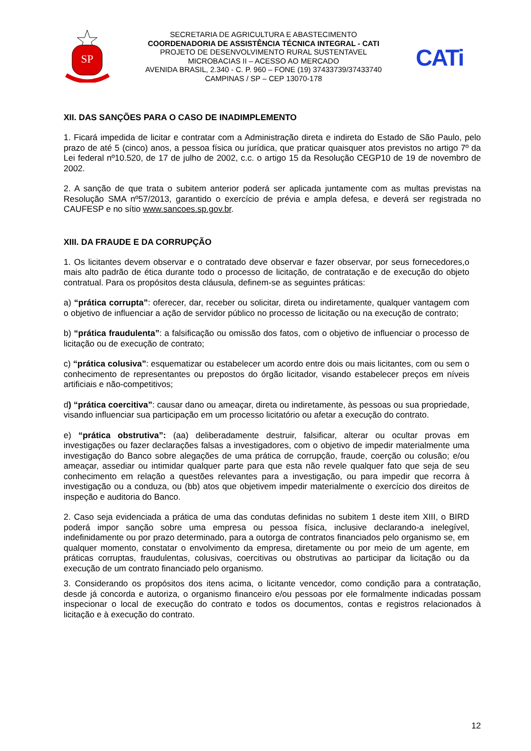SP
SECRETARIA DE AGRICULTURA E ABASTECIMENTO
COORDENADORIA DE ASSISTÊNCIA TÉCNICA INTEGRAL - CATI
PROJETO DE DESENVOLVIMENTO RURAL SUSTENTAVEL
MICROBACIAS II – ACESSO AO MERCADO
AVENIDA BRASIL, 2.340 - C. P. 960 – FONE (19) 37433739/37433740
CAMPINAS / SP – CEP 13070-178
CATi
XII. DAS SANÇÕES PARA O CASO DE INADIMPLEMENTO
1. Ficará impedida de licitar e contratar com a Administração direta e indireta do Estado de São Paulo, pelo prazo de até 5 (cinco) anos, a pessoa física ou jurídica, que praticar quaisquer atos previstos no artigo 7º da Lei federal nº10.520, de 17 de julho de 2002, c.c. o artigo 15 da Resolução CEGP10 de 19 de novembro de 2002.
2. A sanção de que trata o subitem anterior poderá ser aplicada juntamente com as multas previstas na Resolução SMA nº57/2013, garantido o exercício de prévia e ampla defesa, e deverá ser registrada no CAUFESP e no sítio www.sancoes.sp.gov.br.
XIII. DA FRAUDE E DA CORRUPÇÃO
1. Os licitantes devem observar e o contratado deve observar e fazer observar, por seus fornecedores,o mais alto padrão de ética durante todo o processo de licitação, de contratação e de execução do objeto contratual. Para os propósitos desta cláusula, definem-se as seguintes práticas:
a) “prática corrupta”: oferecer, dar, receber ou solicitar, direta ou indiretamente, qualquer vantagem com o objetivo de influenciar a ação de servidor público no processo de licitação ou na execução de contrato;
b) “prática fraudulenta”: a falsificação ou omissão dos fatos, com o objetivo de influenciar o processo de licitação ou de execução de contrato;
c) “prática colusiva”: esquematizar ou estabelecer um acordo entre dois ou mais licitantes, com ou sem o conhecimento de representantes ou prepostos do órgão licitador, visando estabelecer preços em níveis artificiais e não-competitivos;
d) “prática coercitiva”: causar dano ou ameaçar, direta ou indiretamente, às pessoas ou sua propriedade, visando influenciar sua participação em um processo licitatório ou afetar a execução do contrato.
e) “prática obstrutiva”: (aa) deliberadamente destruir, falsificar, alterar ou ocultar provas em investigações ou fazer declarações falsas a investigadores, com o objetivo de impedir materialmente uma investigação do Banco sobre alegações de uma prática de corrupção, fraude, coerção ou colusão; e/ou ameaçar, assediar ou intimidar qualquer parte para que esta não revele qualquer fato que seja de seu conhecimento em relação a questões relevantes para a investigação, ou para impedir que recorra à investigação ou a conduza, ou (bb) atos que objetivem impedir materialmente o exercício dos direitos de inspeção e auditoria do Banco.
2. Caso seja evidenciada a prática de uma das condutas definidas no subitem 1 deste item XIII, o BIRD poderá impor sanção sobre uma empresa ou pessoa física, inclusive declarando-a inelegível, indefinidamente ou por prazo determinado, para a outorga de contratos financiados pelo organismo se, em qualquer momento, constatar o envolvimento da empresa, diretamente ou por meio de um agente, em práticas corruptas, fraudulentas, colusivas, coercitivas ou obstrutivas ao participar da licitação ou da execução de um contrato financiado pelo organismo.
3. Considerando os propósitos dos itens acima, o licitante vencedor, como condição para a contratação, desde já concorda e autoriza, o organismo financeiro e/ou pessoas por ele formalmente indicadas possam inspecionar o local de execução do contrato e todos os documentos, contas e registros relacionados à licitação e à execução do contrato.
12